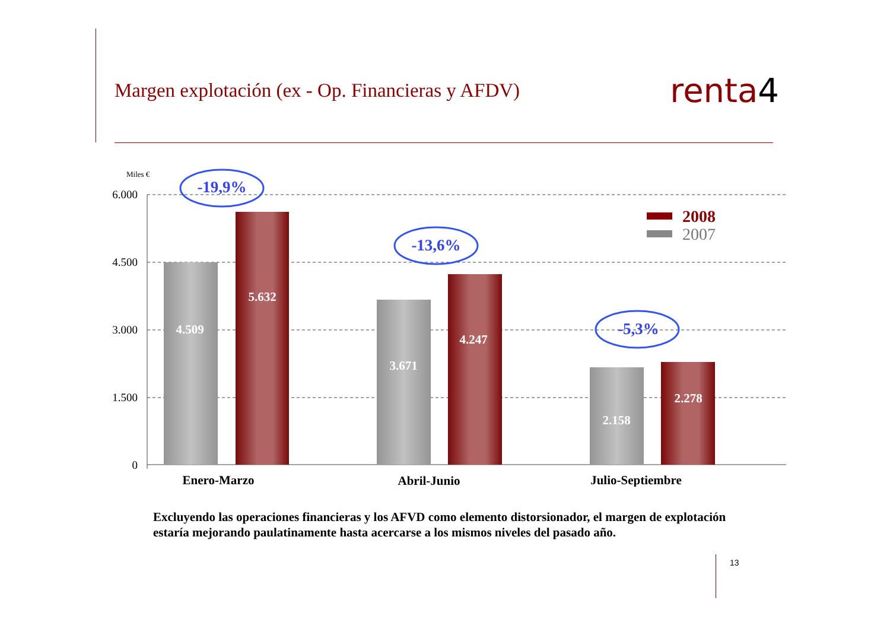Margen explotación (ex - Op. Financieras y AFDV)
renta4
Miles €
6.000
4.500
3.000
1.500
0
4.509
5.632
3.671
4.247
2.158
2.278
Enero-Marzo
Abril-Junio
Julio-Septiembre
-19,9%
-13,6%
-5,3%
2008
2007
Excluyendo las operaciones financieras y los AFVD como elemento distorsionador, el margen de explotación estaría mejorando paulatinamente hasta acercarse a los mismos niveles del pasado año.
13